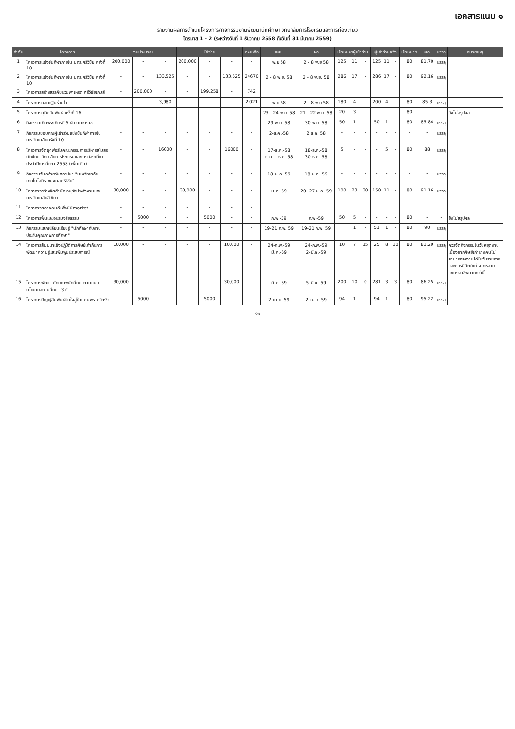เอกสารแนบ ๑
รายงานผลการดำเนินโครงการ/กิจกรรมงานพัฒนานักศึกษา วิทยาลัยการโรงแรมและการท่องเที่ยว
ไตรมาส 1 - 2 (ระหว่างวันที่ 1 ธันวาคม 2558 ถึงวันที่ 31 มีนาคม 2559)
| ลำดับ | โครงการ | งบประมาณ | | | ใช้จ่าย | | | คงเหลือ | แผน | ผล | เป้าหมายผู้เข้าร่วม | | | ผู้เข้าร่วมจริง | | | เป้าหมาย | ผล | บรรลุ | หมายเหตุ |
| --- | --- | --- | --- | --- | --- | --- | --- | --- | --- | --- | --- | --- | --- | --- | --- | --- | --- | --- | --- | --- |
| 1 | โครงการแข่งขันกีฬาภายใน มทร.ศรีวิชัย ครั้งที่ 10 | 200,000 | - | - | 200,000 | - | - | - | พ.ย 58 | 2 - 8 พ.ย 58 | 125 | 11 | - | 125 | 11 | - | 80 | 81.70 | บรรลุ | |
| 2 | โครงการแข่งขันกีฬาภายใน มทร.ศรีวิชัย ครั้งที่ 10 | - | - | 133,525 | - | - | 133,525 | 24670 | 2 - 8 พ.ย. 58 | 2 - 8 พ.ย. 58 | 286 | 17 | - | 286 | 17 | - | 80 | 92.16 | บรรลุ | |
| 3 | โครงการสร้างสรรค์ขบวนพาเหรด ศรีวิชัยเกมส์ | - | 200,000 | - | - | 199,258 | - | 742 | | | | | | | | | | | | |
| 4 | โครงการทอดกฐินร่วมใจ | - | - | 3,980 | - | - | - | 2,021 | พ.ย 58 | 2 - 8 พ.ย 58 | 180 | 4 | - | 200 | 4 | - | 80 | 85.3 | บรรลุ | |
| 5 | โครงการมุทิตสัมพันธ์ ครั้งที่ 16 | - | - | - | - | - | - | - | 23 - 24 พ.ย. 58 | 21 - 22 พ.ย. 58 | 20 | 3 | - | - | - | - | 80 | - | - | ยังไม่สรุปผล |
| 6 | กิจกรรมเทิดพระเกียรติ 5 ธันวามหาราช | - | - | - | - | - | - | - | 29-พ.ย.-58 | 30-พ.ย.-58 | 50 | 1 | - | 50 | 1 | - | 80 | 85.84 | บรรลุ | |
| 7 | กิจกรรมขอบคุณผู้เข้าร่วมแข่งขันกีฬาภายในมหาวิทยาลัยครั้งที่ 10 | - | - | - | - | - | - | - | 2-ธ.ค.-58 | 2 ธ.ค. 58 | - | - | - | - | - | - | - | - | บรรลุ | |
| 8 | โครงการจัดชุดฟอร์มคณะกรรมการบริหารสโมสรนักศึกษาวิทยาลัยการโรงแรมและการท่องเที่ยว ประจำปีการศึกษา 2558 (เพิ่มเติม) | - | - | 16000 | - | - | 16000 | - | 17-ธ.ค.-58 ต.ค. - ธ.ค. 58 | 18-ธ.ค.-58 30-ธ.ค.-58 | 5 | - | - | - | 5 | - | 80 | 88 | บรรลุ | |
| 9 | กิจกรรมวันคล้ายวันสถาปนา "มหาวิทยาลัยเทคโนโลยีราชมงคลศรีวิชัย" | - | - | - | - | - | - | - | 18-ม.ค.-59 | 18-ม.ค.-59 | - | - | - | - | - | - | - | - | บรรลุ | |
| 10 | โครงการสร้างจิตสำนึก อนุรักษ์พลังงานและมหาวิทยาลัยสีเขียว | 30,000 | - | - | 30,000 | - | - | - | ม.ค.-59 | 20 -27 ม.ค. 59 | 100 | 23 | 30 | 150 | 11 | - | 80 | 91.16 | บรรลุ | |
| 11 | โครงการตลาดคนดีเพื่อมินิmarket | - | - | - | - | - | - | - | | | | | | | | | | | | |
| 12 | โครงการฟื้นและอบรมจริยธรรม | - | 5000 | - | - | 5000 | - | - | ก.พ.-59 | ก.พ.-59 | 50 | 5 | - | - | - | - | 80 | - | - | ยังไม่สรุปผล |
| 13 | กิจกรรมแลกเปลี่ยนเรียนรู้ "นักศึกษากับงานประกันคุณภาพการศึกษา" | - | - | - | - | - | - | - | 19-21 ก.พ. 59 | 19-21 ก.พ. 59 | | 1 | - | 51 | 1 | - | 80 | 90 | บรรลุ | |
| 14 | โครงการสัมมนาเชิงปฏิบัติการศิษย์เก่ากับการพัฒนาความรู้และเพิ่มพูนประสบการณ์ | 10,000 | - | - | - | - | 10,000 | - | 24-ก.พ.-59 มี.ค.-59 | 24-ก.พ.-59 2-มี.ค.-59 | 10 | 7 | 15 | 25 | 8 | 10 | 80 | 81.29 | บรรลุ | ควรจัดกิจกรรมในวันหยุดงาน เนื่องจากศิษย์เก่าบางคนไม่สามารถลางานได้ในวันราชการ และควรมีศิษย์เก่าจากหลายแขนงอาชีพมากกว่านี้ |
| 15 | โครงการพัฒนาศักยภาพนักศึกษาตามแนวนโยบายสถานศึกษา 3 ดี | 30,000 | - | - | - | - | 30,000 | - | มี.ค.-59 | 5-มี.ค.-59 | 200 | 10 | 0 | 281 | 3 | 3 | 80 | 86.25 | บรรลุ | |
| 16 | โครงการปัญญัสัมพันธ์ปันใจสู่บ้านคนพราศรีตรัง | - | 5000 | - | - | 5000 | - | - | 2-เม.ย.-59 | 2-เม.ย.-59 | 94 | 1 | - | 94 | 1 | - | 80 | 95.22 | บรรลุ | |
๑๑